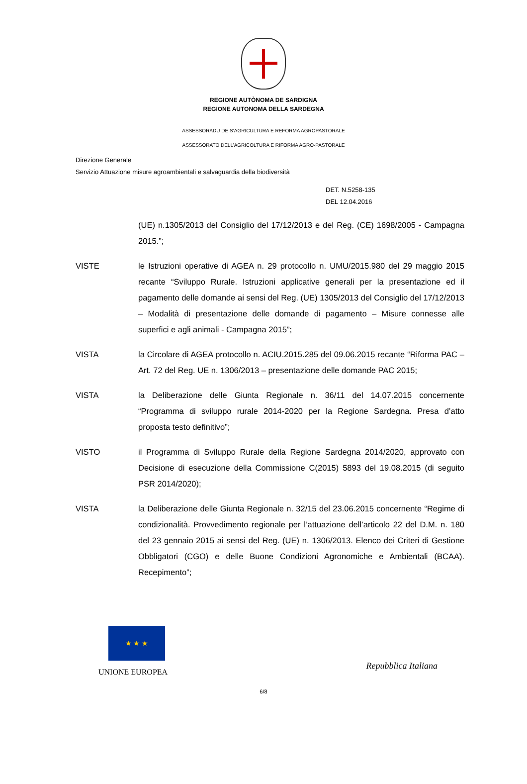REGIONE AUTÒNOMA DE SARDIGNA
REGIONE AUTONOMA DELLA SARDEGNA
ASSESSORADU DE S’AGRICULTURA E REFORMA AGROPASTORALE
ASSESSORATO DELL’AGRICOLTURA E RIFORMA AGRO-PASTORALE
Direzione Generale
Servizio Attuazione misure agroambientali e salvaguardia della biodiversità
DET. N.5258-135
DEL 12.04.2016
(UE) n.1305/2013 del Consiglio del 17/12/2013 e del Reg. (CE) 1698/2005 - Campagna 2015.”;
VISTE le Istruzioni operative di AGEA n. 29 protocollo n. UMU/2015.980 del 29 maggio 2015 recante “Sviluppo Rurale. Istruzioni applicative generali per la presentazione ed il pagamento delle domande ai sensi del Reg. (UE) 1305/2013 del Consiglio del 17/12/2013 – Modalità di presentazione delle domande di pagamento – Misure connesse alle superfici e agli animali - Campagna 2015”;
VISTA la Circolare di AGEA protocollo n. ACIU.2015.285 del 09.06.2015 recante “Riforma PAC – Art. 72 del Reg. UE n. 1306/2013 – presentazione delle domande PAC 2015;
VISTA la Deliberazione delle Giunta Regionale n. 36/11 del 14.07.2015 concernente “Programma di sviluppo rurale 2014-2020 per la Regione Sardegna. Presa d’atto proposta testo definitivo”;
VISTO il Programma di Sviluppo Rurale della Regione Sardegna 2014/2020, approvato con Decisione di esecuzione della Commissione C(2015) 5893 del 19.08.2015 (di seguito PSR 2014/2020);
VISTA la Deliberazione delle Giunta Regionale n. 32/15 del 23.06.2015 concernente “Regime di condizionalità. Provvedimento regionale per l’attuazione dell’articolo 22 del D.M. n. 180 del 23 gennaio 2015 ai sensi del Reg. (UE) n. 1306/2013. Elenco dei Criteri di Gestione Obbligatori (CGO) e delle Buone Condizioni Agronomiche e Ambientali (BCAA). Recepimento”;
★ ★ ★
UNIONE EUROPEA
Repubblica Italiana
6/8